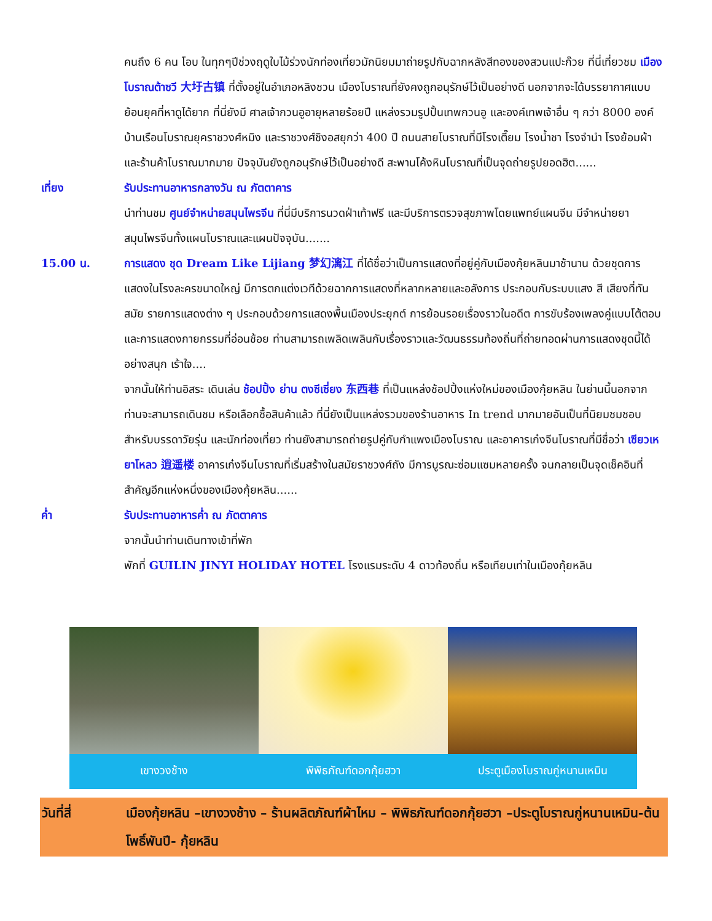คนถึง 6 คน โอบ ในทุกๆปีช่วงฤดูใบไม้ร่วงนักท่องเที่ยวมักนิยมมาถ่ายรูปกับฉากหลังสีทองของสวนแปะก๊วย ที่นี่เที่ยวชม เมืองโบราณต้าซวี 大圩古镇 ที่ตั้งอยู่ในอำเภอหลิงชวน เมืองโบราณที่ยังคงถูกอนุรักษ์ไว้เป็นอย่างดี นอกจากจะได้บรรยากาศแบบย้อนยุคที่หาดูได้ยาก ที่นี่ยังมี ศาลเจ้ากวนอูอายุหลายร้อยปี แหล่งรวมรูปปั้นเทพกวนอู และองค์เทพเจ้าอื่น ๆ กว่า 8000 องค์ บ้านเรือนโบราณยุคราชวงศ์หมิง และราชวงศ์ชิงอสยุกว่า 400 ปี ถนนสายโบราณที่มีโรงเตี๊ยม โรงน้ำชา โรงจำนำ โรงย้อมผ้า และร้านค้าโบราณมากมาย ปัจจุบันยังถูกอนุรักษ์ไว้เป็นอย่างดี สะพานโค้งหินโบราณที่เป็นจุดถ่ายรูปยอดฮิต......
เที่ยง รับประทานอาหารกลางวัน ณ ภัตตาคาร
นำท่านชม ศูนย์จำหน่ายสมุนไพรจีน ที่นี่มีบริการนวดฝ่าเท้าฟรี และมีบริการตรวจสุขภาพโดยแพทย์แผนจีน มีจำหน่ายยาสมุนไพรจีนทั้งแผนโบราณและแผนปัจจุบัน.......
15.00 น. การแสดง ชุด Dream Like Lijiang 梦幻漓江 ที่ได้ชื่อว่าเป็นการแสดงที่อยู่คู่กับเมืองกุ้ยหลินมาช้านาน ด้วยชุดการแสดงในโรงละครขนาดใหญ่ มีการตกแต่งเวทีด้วยฉากการแสดงที่หลากหลายและอลังการ ประกอบกับระบบแสง สี เสียงที่ทันสมัย รายการแสดงต่าง ๆ ประกอบด้วยการแสดงพื้นเมืองประยุกต์ การย้อนรอยเรื่องราวในอดีต การขับร้องเพลงคู่แบบโต้ตอบ และการแสดงกายกรรมที่อ่อนช้อย ท่านสามารถเพลิดเพลินกับเรื่องราวและวัฒนธรรมท้องถิ่นที่ถ่ายทอดผ่านการแสดงชุดนี้ได้อย่างสนุก เร้าใจ....
จากนั้นให้ท่านอิสระ เดินเล่น ช้อปปิ้ง ย่าน ตงซีเซี่ยง 东西巷 ที่เป็นแหล่งช้อปปิ้งแห่งใหม่ของเมืองกุ้ยหลิน ในย่านนี้นอกจากท่านจะสามารถเดินชม หรือเลือกซื้อสินค้าแล้ว ที่นี่ยังเป็นแหล่งรวมของร้านอาหาร In trend มากมายอันเป็นที่นิยมชมชอบสำหรับบรรดาวัยรุ่น และนักท่องเที่ยว ท่านยังสามารถถ่ายรูปคู่กับกำแพงเมืองโบราณ และอาคารเก๋งจีนโบราณที่มีชื่อว่า เซียวเหยาโหลว 逍遥楼 อาคารเก๋งจีนโบราณที่เริ่มสร้างในสมัยราชวงศ์ถัง มีการบูรณะซ่อมแซมหลายครั้ง จนกลายเป็นจุดเช็คอินที่สำคัญอีกแห่งหนึ่งของเมืองกุ้ยหลิน......
ค่ำ รับประทานอาหารค่ำ ณ ภัตตาคาร
จากนั้นนำท่านเดินทางเข้าที่พัก
พักที่ GUILIN JINYI HOLIDAY HOTEL โรงแรมระดับ 4 ดาวท้องถิ่น หรือเทียบเท่าในเมืองกุ้ยหลิน
เขางวงช้าง พิพิธภัณฑ์ดอกกุ้ยฮวา ประตูเมืองโบราณกู่หนานเหมิน
วันที่สี่ เมืองกุ้ยหลิน –เขางวงช้าง – ร้านผลิตภัณฑ์ผ้าไหม – พิพิธภัณฑ์ดอกกุ้ยฮวา –ประตูโบราณกู่หนานเหมิน-ต้นโพธิ์พันปี- กุ้ยหลิน